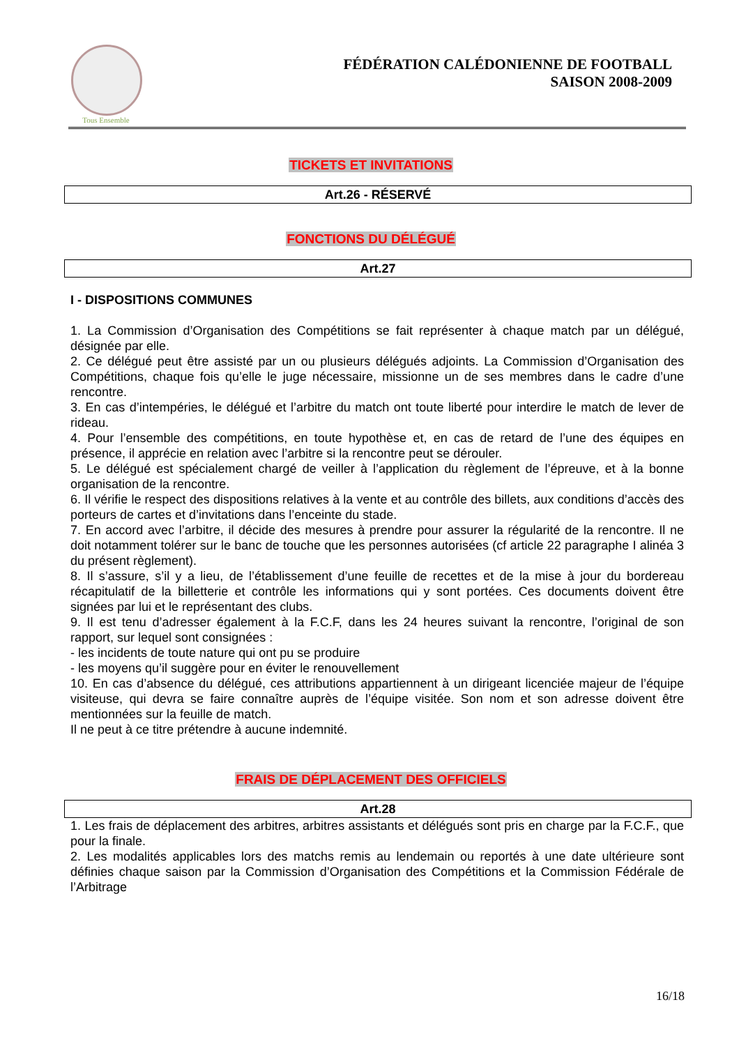Tous Ensemble
FÉDÉRATION CALÉDONIENNE DE FOOTBALL
SAISON 2008-2009
TICKETS ET INVITATIONS
Art.26 - RÉSERVÉ
FONCTIONS DU DÉLÉGUÉ
Art.27
I - DISPOSITIONS COMMUNES
1. La Commission d’Organisation des Compétitions se fait représenter à chaque match par un délégué, désignée par elle.
2. Ce délégué peut être assisté par un ou plusieurs délégués adjoints. La Commission d’Organisation des Compétitions, chaque fois qu’elle le juge nécessaire, missionne un de ses membres dans le cadre d’une rencontre.
3. En cas d’intempéries, le délégué et l’arbitre du match ont toute liberté pour interdire le match de lever de rideau.
4. Pour l’ensemble des compétitions, en toute hypothèse et, en cas de retard de l’une des équipes en présence, il apprécie en relation avec l’arbitre si la rencontre peut se dérouler.
5. Le délégué est spécialement chargé de veiller à l’application du règlement de l’épreuve, et à la bonne organisation de la rencontre.
6. Il vérifie le respect des dispositions relatives à la vente et au contrôle des billets, aux conditions d’accès des porteurs de cartes et d’invitations dans l’enceinte du stade.
7. En accord avec l’arbitre, il décide des mesures à prendre pour assurer la régularité de la rencontre. Il ne doit notamment tolérer sur le banc de touche que les personnes autorisées (cf article 22 paragraphe I alinéa 3 du présent règlement).
8. Il s’assure, s’il y a lieu, de l’établissement d’une feuille de recettes et de la mise à jour du bordereau récapitulatif de la billetterie et contrôle les informations qui y sont portées. Ces documents doivent être signées par lui et le représentant des clubs.
9. Il est tenu d’adresser également à la F.C.F, dans les 24 heures suivant la rencontre, l’original de son rapport, sur lequel sont consignées :
- les incidents de toute nature qui ont pu se produire
- les moyens qu’il suggère pour en éviter le renouvellement
10. En cas d’absence du délégué, ces attributions appartiennent à un dirigeant licenciée majeur de l’équipe visiteuse, qui devra se faire connaître auprès de l’équipe visitée. Son nom et son adresse doivent être mentionnées sur la feuille de match.
Il ne peut à ce titre prétendre à aucune indemnité.
FRAIS DE DÉPLACEMENT DES OFFICIELS
Art.28
1. Les frais de déplacement des arbitres, arbitres assistants et délégués sont pris en charge par la F.C.F., que pour la finale.
2. Les modalités applicables lors des matchs remis au lendemain ou reportés à une date ultérieure sont définies chaque saison par la Commission d’Organisation des Compétitions et la Commission Fédérale de l’Arbitrage
16/18